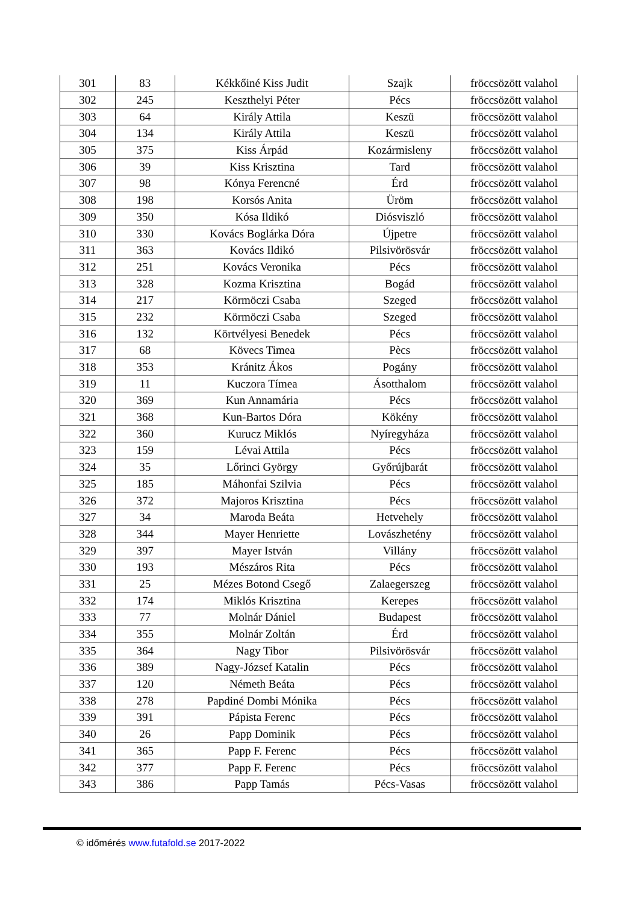| 301 | 83 | Kékkőiné Kiss Judit | Szajk | fröccsözött valahol |
| 302 | 245 | Keszthelyi Péter | Pécs | fröccsözött valahol |
| 303 | 64 | Király Attila | Keszü | fröccsözött valahol |
| 304 | 134 | Király Attila | Keszü | fröccsözött valahol |
| 305 | 375 | Kiss Árpád | Kozármisleny | fröccsözött valahol |
| 306 | 39 | Kiss Krisztina | Tard | fröccsözött valahol |
| 307 | 98 | Kónya Ferencné | Érd | fröccsözött valahol |
| 308 | 198 | Korsós Anita | Üröm | fröccsözött valahol |
| 309 | 350 | Kósa Ildikó | Diósviszló | fröccsözött valahol |
| 310 | 330 | Kovács Boglárka Dóra | Újpetre | fröccsözött valahol |
| 311 | 363 | Kovács Ildikó | Pilsivörösvár | fröccsözött valahol |
| 312 | 251 | Kovács Veronika | Pécs | fröccsözött valahol |
| 313 | 328 | Kozma Krisztina | Bogád | fröccsözött valahol |
| 314 | 217 | Körmöczi Csaba | Szeged | fröccsözött valahol |
| 315 | 232 | Körmöczi Csaba | Szeged | fröccsözött valahol |
| 316 | 132 | Körtvélyesi Benedek | Pécs | fröccsözött valahol |
| 317 | 68 | Kövecs Timea | Pècs | fröccsözött valahol |
| 318 | 353 | Kránitz Ákos | Pogány | fröccsözött valahol |
| 319 | 11 | Kuczora Tímea | Ásotthalom | fröccsözött valahol |
| 320 | 369 | Kun Annamária | Pécs | fröccsözött valahol |
| 321 | 368 | Kun-Bartos Dóra | Kökény | fröccsözött valahol |
| 322 | 360 | Kurucz Miklós | Nyíregyháza | fröccsözött valahol |
| 323 | 159 | Lévai Attila | Pécs | fröccsözött valahol |
| 324 | 35 | Lőrinci György | Győrújbarát | fröccsözött valahol |
| 325 | 185 | Máhonfai Szilvia | Pécs | fröccsözött valahol |
| 326 | 372 | Majoros Krisztina | Pécs | fröccsözött valahol |
| 327 | 34 | Maroda Beáta | Hetvehely | fröccsözött valahol |
| 328 | 344 | Mayer Henriette | Lovászhetény | fröccsözött valahol |
| 329 | 397 | Mayer István | Villány | fröccsözött valahol |
| 330 | 193 | Mészáros Rita | Pécs | fröccsözött valahol |
| 331 | 25 | Mézes Botond Csegő | Zalaegerszeg | fröccsözött valahol |
| 332 | 174 | Miklós Krisztina | Kerepes | fröccsözött valahol |
| 333 | 77 | Molnár Dániel | Budapest | fröccsözött valahol |
| 334 | 355 | Molnár Zoltán | Érd | fröccsözött valahol |
| 335 | 364 | Nagy Tibor | Pilsivörösvár | fröccsözött valahol |
| 336 | 389 | Nagy-József Katalin | Pécs | fröccsözött valahol |
| 337 | 120 | Németh Beáta | Pécs | fröccsözött valahol |
| 338 | 278 | Papdiné Dombi Mónika | Pécs | fröccsözött valahol |
| 339 | 391 | Pápista Ferenc | Pécs | fröccsözött valahol |
| 340 | 26 | Papp Dominik | Pécs | fröccsözött valahol |
| 341 | 365 | Papp F. Ferenc | Pécs | fröccsözött valahol |
| 342 | 377 | Papp F. Ferenc | Pécs | fröccsözött valahol |
| 343 | 386 | Papp Tamás | Pécs-Vasas | fröccsözött valahol |
© időmérés www.futafold.se 2017-2022